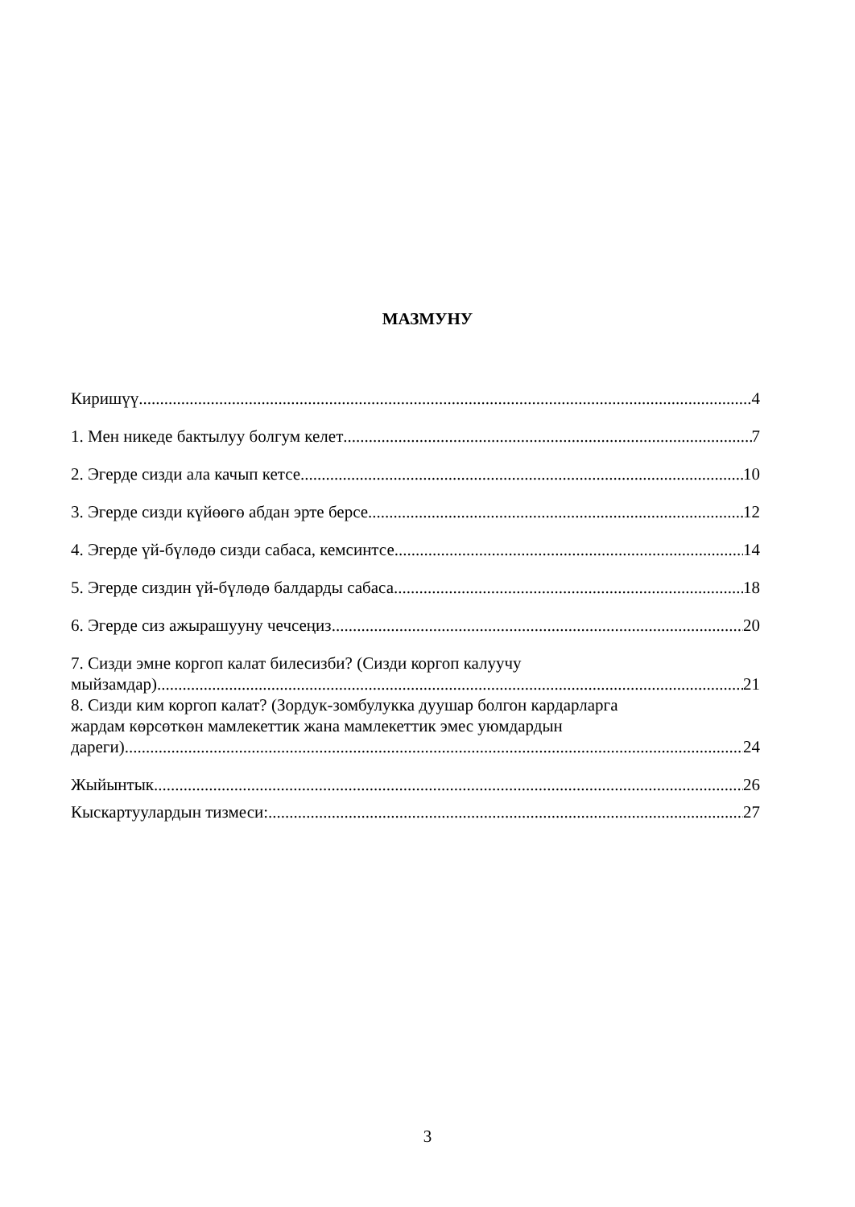МАЗМУНУ
Киришүү 4
1. Мен никеде бактылуу болгум келет 7
2. Эгерде сизди ала качып кетсе 10
3. Эгерде сизди күйөөгө абдан эрте берсе 12
4. Эгерде үй-бүлөдө сизди сабаса, кемсинтсе 14
5. Эгерде сиздин үй-бүлөдө балдарды сабаса 18
6. Эгерде сиз ажырашууну чечсеңиз 20
7. Сизди эмне коргоп калат билесизби? (Сизди коргоп калуучу
мыйзамдар) 21
8. Сизди ким коргоп калат? (Зордук-зомбулукка дуушар болгон кардарларга
жардам көрсөткөн мамлекеттик жана мамлекеттик эмес уюмдардын
дареги) 24
Жыйынтык 26
Кыскартуулардын тизмеси: 27
3